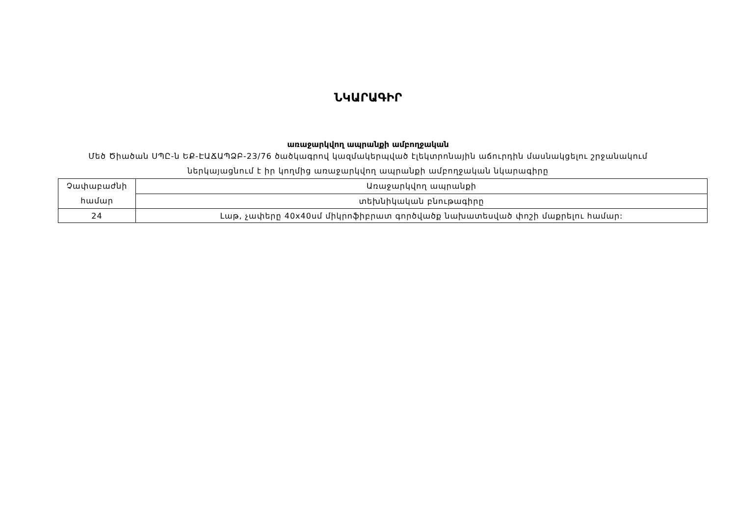ՆԿԱՐԱԳԻՐ
առաջարկվող ապրանքի ամբողջական
Մեծ Ծիածան ՍՊԸ-ն ԵՔ-ԷԱՃԱՊՁԲ-23/76 ծածկագրով կազմակերպված էլեկտրոնային աճուրդին մասնակցելու շրջանակում
ներկայացնում է իր կողմից առաջարկվող ապրանքի ամբողջական նկարագիրը
| Չափաբաժնի համար | Առաջարկվող ապրանքի |
| | տեխնիկական բնութագիրը |
| 24 | Լաթ, չափերը 40x40սմ միկրոֆիբրատ գործվածք նախատեսված փոշի մաքրելու համար: |